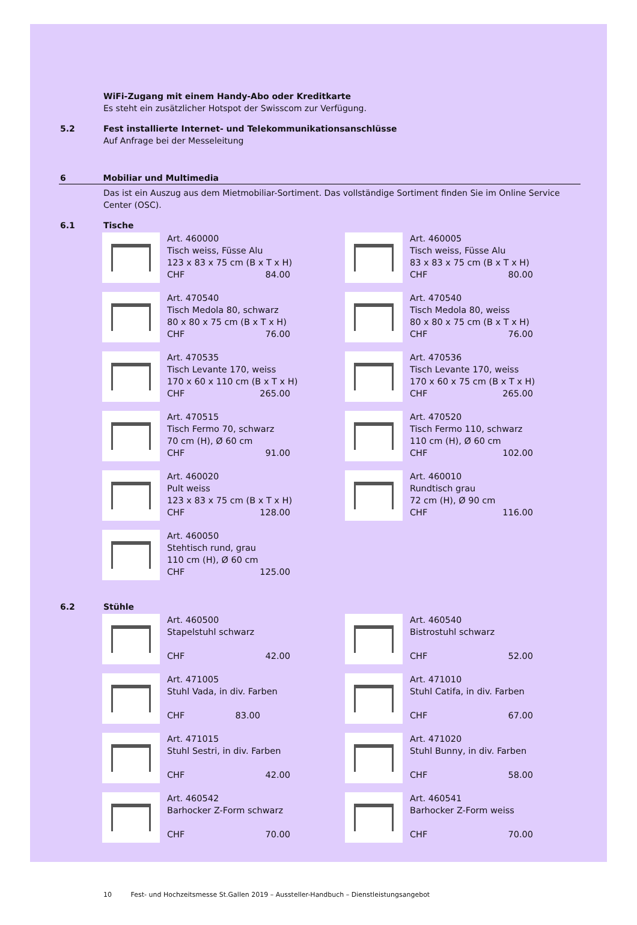WiFi-Zugang mit einem Handy-Abo oder Kreditkarte
Es steht ein zusätzlicher Hotspot der Swisscom zur Verfügung.
5.2 Fest installierte Internet- und Telekommunikationsanschlüsse
Auf Anfrage bei der Messeleitung
6 Mobiliar und Multimedia
Das ist ein Auszug aus dem Mietmobiliar-Sortiment. Das vollständige Sortiment finden Sie im Online Service Center (OSC).
6.1 Tische
Art. 460000
Tisch weiss, Füsse Alu
123 x 83 x 75 cm (B x T x H)
CHF 84.00
Art. 460005
Tisch weiss, Füsse Alu
83 x 83 x 75 cm (B x T x H)
CHF 80.00
Art. 470540
Tisch Medola 80, schwarz
80 x 80 x 75 cm (B x T x H)
CHF 76.00
Art. 470540
Tisch Medola 80, weiss
80 x 80 x 75 cm (B x T x H)
CHF 76.00
Art. 470535
Tisch Levante 170, weiss
170 x 60 x 110 cm (B x T x H)
CHF 265.00
Art. 470536
Tisch Levante 170, weiss
170 x 60 x 75 cm (B x T x H)
CHF 265.00
Art. 470515
Tisch Fermo 70, schwarz
70 cm (H), Ø 60 cm
CHF 91.00
Art. 470520
Tisch Fermo 110, schwarz
110 cm (H), Ø 60 cm
CHF 102.00
Art. 460020
Pult weiss
123 x 83 x 75 cm (B x T x H)
CHF 128.00
Art. 460010
Rundtisch grau
72 cm (H), Ø 90 cm
CHF 116.00
Art. 460050
Stehtisch rund, grau
110 cm (H), Ø 60 cm
CHF 125.00
6.2 Stühle
Art. 460500
Stapelstuhl schwarz
CHF 42.00
Art. 460540
Bistrostuhl schwarz
CHF 52.00
Art. 471005
Stuhl Vada, in div. Farben
CHF 83.00
Art. 471010
Stuhl Catifa, in div. Farben
CHF 67.00
Art. 471015
Stuhl Sestri, in div. Farben
CHF 42.00
Art. 471020
Stuhl Bunny, in div. Farben
CHF 58.00
Art. 460542
Barhocker Z-Form schwarz
CHF 70.00
Art. 460541
Barhocker Z-Form weiss
CHF 70.00
10 Fest- und Hochzeitsmesse St.Gallen 2019 – Aussteller-Handbuch – Dienstleistungsangebot